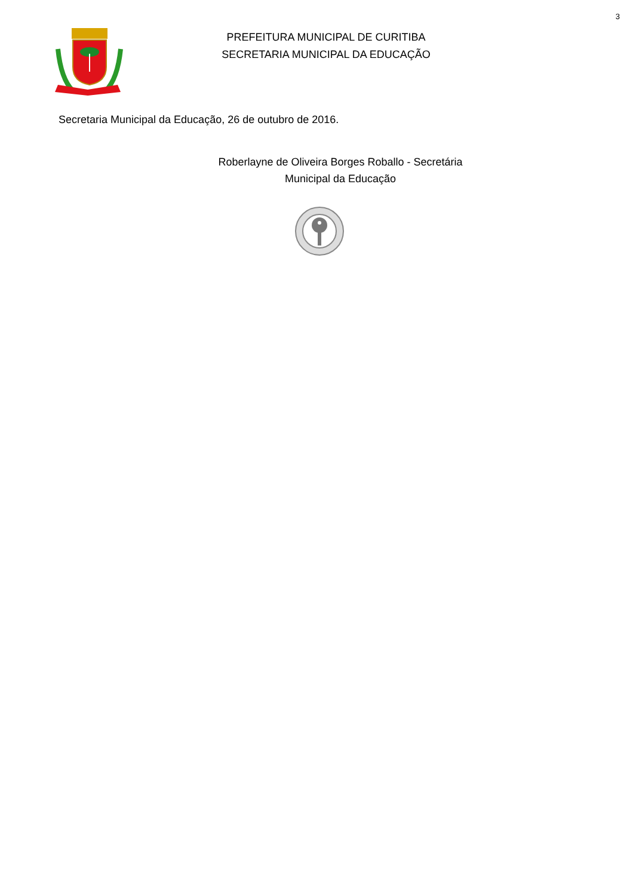3
PREFEITURA MUNICIPAL DE CURITIBA
SECRETARIA MUNICIPAL DA EDUCAÇÃO
Secretaria Municipal da Educação, 26 de outubro de 2016.
Roberlayne de Oliveira Borges Roballo - Secretária
Municipal da Educação